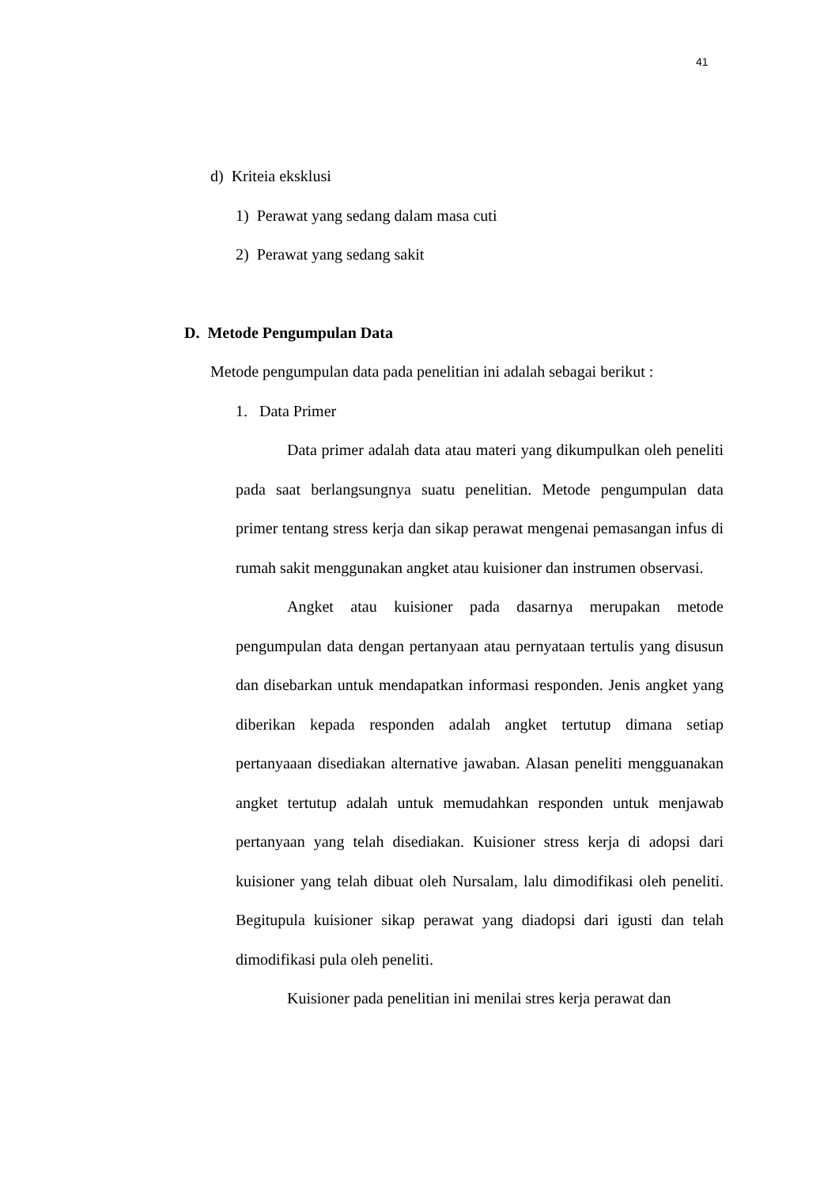41
d) Kriteia eksklusi
1) Perawat yang sedang dalam masa cuti
2) Perawat yang sedang sakit
D. Metode Pengumpulan Data
Metode pengumpulan data pada penelitian ini adalah sebagai berikut :
1. Data Primer
Data primer adalah data atau materi yang dikumpulkan oleh peneliti pada saat berlangsungnya suatu penelitian. Metode pengumpulan data primer tentang stress kerja dan sikap perawat mengenai pemasangan infus di rumah sakit menggunakan angket atau kuisioner dan instrumen observasi.
Angket atau kuisioner pada dasarnya merupakan metode pengumpulan data dengan pertanyaan atau pernyataan tertulis yang disusun dan disebarkan untuk mendapatkan informasi responden. Jenis angket yang diberikan kepada responden adalah angket tertutup dimana setiap pertanyaaan disediakan alternative jawaban. Alasan peneliti mengguanakan angket tertutup adalah untuk memudahkan responden untuk menjawab pertanyaan yang telah disediakan. Kuisioner stress kerja di adopsi dari kuisioner yang telah dibuat oleh Nursalam, lalu dimodifikasi oleh peneliti. Begitupula kuisioner sikap perawat yang diadopsi dari igusti dan telah dimodifikasi pula oleh peneliti.
Kuisioner pada penelitian ini menilai stres kerja perawat dan